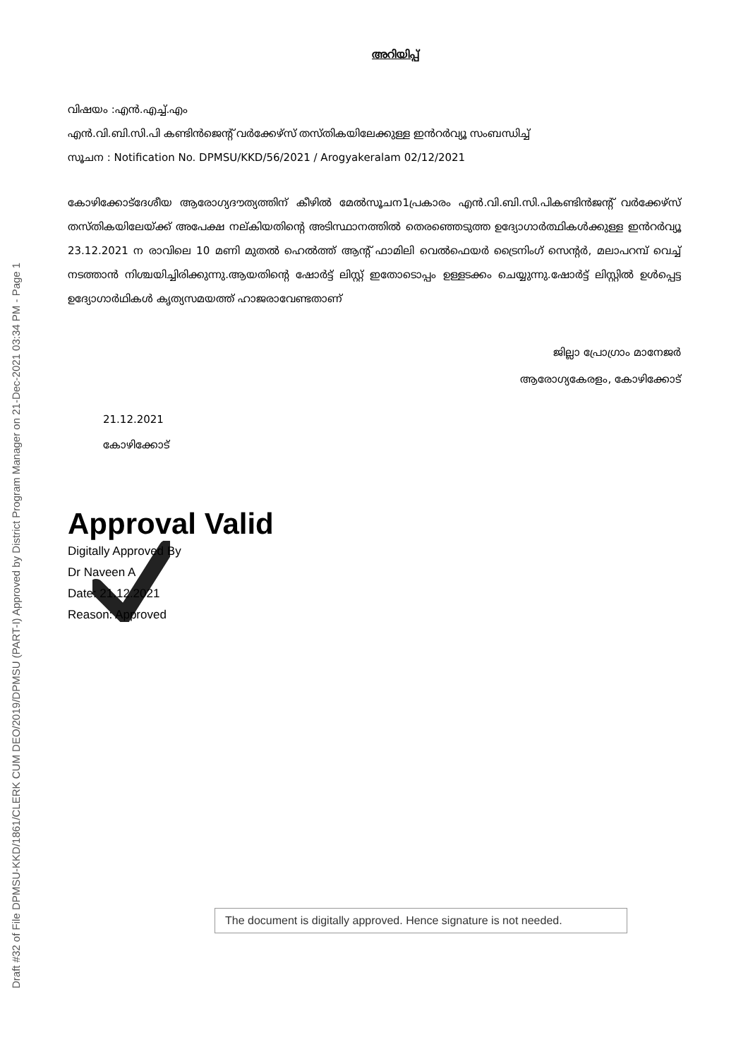Draft #32 of File DPMSU-KKD/1861/CLERK CUM DEO/2019/DPMSU (PART-I) Approved by District Program Manager on 21-Dec-2021 03:34 PM - Page 1
അറിയിപ്പ്
വിഷയം :എൻ.എച്ച്.എം
എൻ.വി.ബി.സി.പി കണ്ടിൻജെന്റ് വർക്കേഴ്സ് തസ്തികയിലേക്കുള്ള ഇൻറർവ്യൂ സംബന്ധിച്ച്
സൂചന : Notification No. DPMSU/KKD/56/2021 / Arogyakeralam 02/12/2021
കോഴിക്കോട്ദേശീയ ആരോഗ്യദൗത്യത്തിന് കീഴിൽ മേൽസൂചന1പ്രകാരം എൻ.വി.ബി.സി.പികണ്ടിൻജന്റ് വർക്കേഴ്സ് തസ്തികയിലേയ്ക്ക് അപേക്ഷ നല്കിയതിന്റെ അടിസ്ഥാനത്തിൽ തെരഞ്ഞെടുത്ത ഉദ്യോഗാർത്ഥികൾക്കുള്ള ഇൻറർവ്യൂ 23.12.2021 ന രാവിലെ 10 മണി മുതൽ ഹെൽത്ത് ആന്റ് ഫാമിലി വെൽഫെയർ ട്രൈനിംഗ് സെന്റർ, മലാപറമ്പ് വെച്ച് നടത്താൻ നിശ്ചയിച്ചിരിക്കുന്നു.ആയതിന്റെ ഷോർട്ട് ലിസ്റ്റ് ഇതോടൊപ്പം ഉള്ളടക്കം ചെയ്യുന്നു.ഷോർട്ട് ലിസ്റ്റിൽ ഉൾപ്പെട്ട ഉദ്യോഗാർഥികൾ കൃത്യസമയത്ത് ഹാജരാവേണ്ടതാണ്
ജില്ലാ പ്രോഗ്രാം മാനേജർ
ആരോഗ്യകേരളം, കോഴിക്കോട്
21.12.2021
കോഴിക്കോട്
Approval Valid
Digitally Approved By
Dr Naveen A
Date: 21.12.2021
Reason: Approved
The document is digitally approved. Hence signature is not needed.